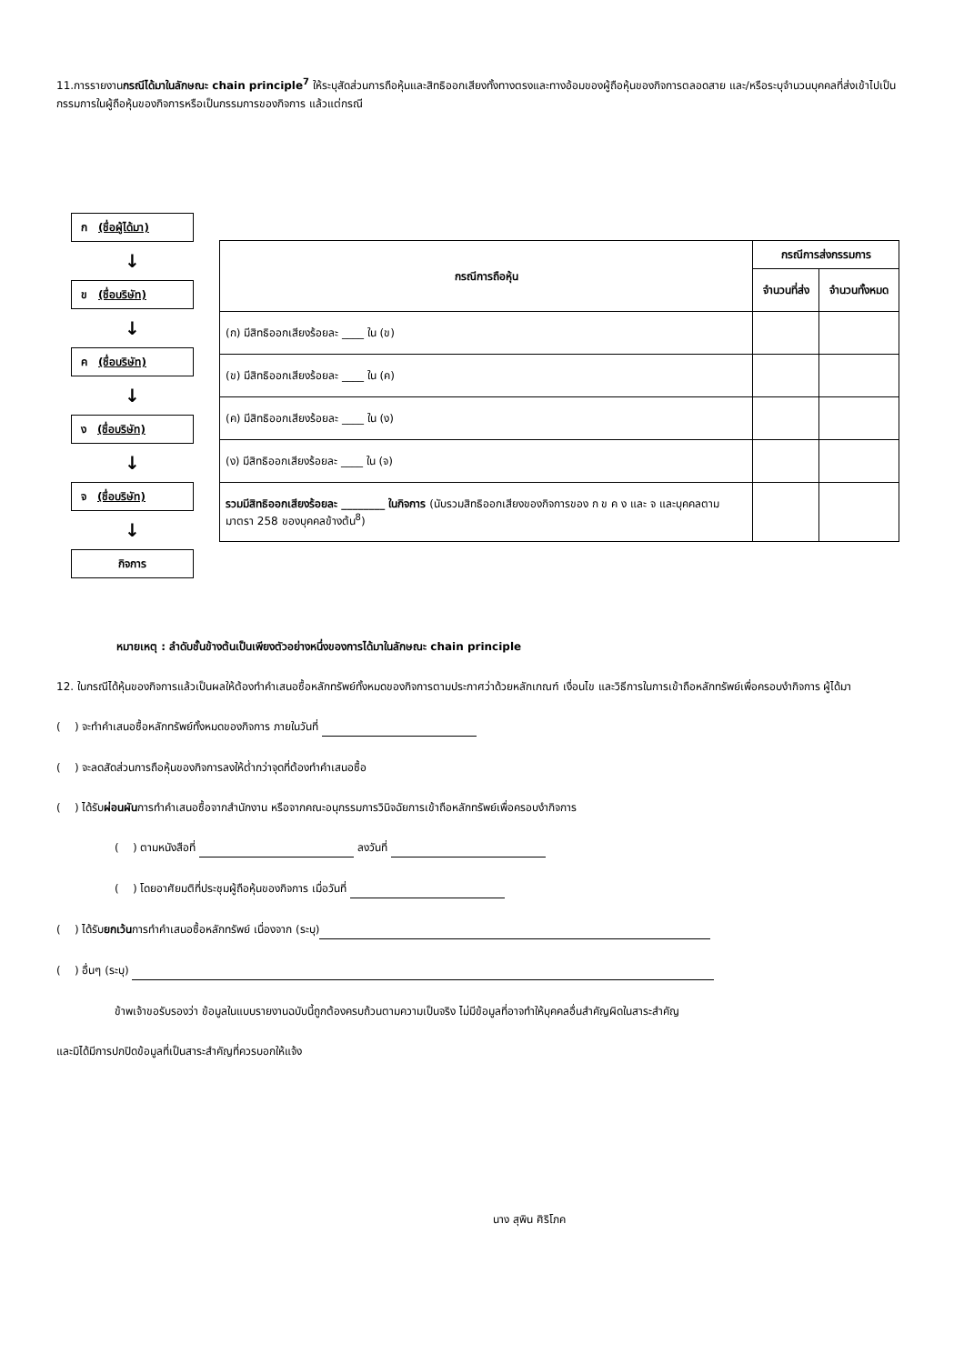11.การรายงานกรณีได้มาในลักษณะ chain principle<sup>7</sup> ให้ระบุสัดส่วนการถือหุ้นและสิทธิออกเสียงทั้งทางตรงและทางอ้อมของผู้ถือหุ้นของกิจการตลอดสาย และ/หรือระบุจำนวนบุคคลที่ส่งเข้าไปเป็นกรรมการในผู้ถือหุ้นของกิจการหรือเป็นกรรมการของกิจการ แล้วแต่กรณี
ก (ชื่อผู้ได้มา)
↓
ข (ชื่อบริษัท)
↓
ค (ชื่อบริษัท)
↓
ง (ชื่อบริษัท)
↓
จ (ชื่อบริษัท)
↓
กิจการ
| กรณีการถือหุ้น | กรณีการส่งกรรมการ | |
| --- | --- | --- |
| | จำนวนที่ส่ง | จำนวนทั้งหมด |
| (ก) มีสิทธิออกเสียงร้อยละ ____ ใน (ข) | | |
| (ข) มีสิทธิออกเสียงร้อยละ ____ ใน (ค) | | |
| (ค) มีสิทธิออกเสียงร้อยละ ____ ใน (ง) | | |
| (ง) มีสิทธิออกเสียงร้อยละ ____ ใน (จ) | | |
| รวมมีสิทธิออกเสียงร้อยละ ________ ในกิจการ (นับรวมสิทธิออกเสียงของกิจการของ ก ข ค ง และ จ และบุคคลตามมาตรา 258 ของบุคคลข้างต้น<sup>8</sup>) | | |
หมายเหตุ : ลำดับชั้นข้างต้นเป็นเพียงตัวอย่างหนึ่งของการได้มาในลักษณะ chain principle
12. ในกรณีได้หุ้นของกิจการแล้วเป็นผลให้ต้องทำคำเสนอซื้อหลักทรัพย์ทั้งหมดของกิจการตามประกาศว่าด้วยหลักเกณฑ์ เงื่อนไข และวิธีการในการเข้าถือหลักทรัพย์เพื่อครอบงำกิจการ ผู้ได้มา
( ) จะทำคำเสนอซื้อหลักทรัพย์ทั้งหมดของกิจการ ภายในวันที่
( ) จะลดสัดส่วนการถือหุ้นของกิจการลงให้ต่ำกว่าจุดที่ต้องทำคำเสนอซื้อ
( ) ได้รับผ่อนผันการทำคำเสนอซื้อจากสำนักงาน หรือจากคณะอนุกรรมการวินิจฉัยการเข้าถือหลักทรัพย์เพื่อครอบงำกิจการ
( ) ตามหนังสือที่ ลงวันที่
( ) โดยอาศัยมติที่ประชุมผู้ถือหุ้นของกิจการ เมื่อวันที่
( ) ได้รับยกเว้นการทำคำเสนอซื้อหลักทรัพย์ เนื่องจาก (ระบุ)
( ) อื่นๆ (ระบุ)
ข้าพเจ้าขอรับรองว่า ข้อมูลในแบบรายงานฉบับนี้ถูกต้องครบถ้วนตามความเป็นจริง ไม่มีข้อมูลที่อาจทำให้บุคคลอื่นสำคัญผิดในสาระสำคัญ
และมิได้มีการปกปิดข้อมูลที่เป็นสาระสำคัญที่ควรบอกให้แจ้ง
นาง สุพิน ศิริโภค